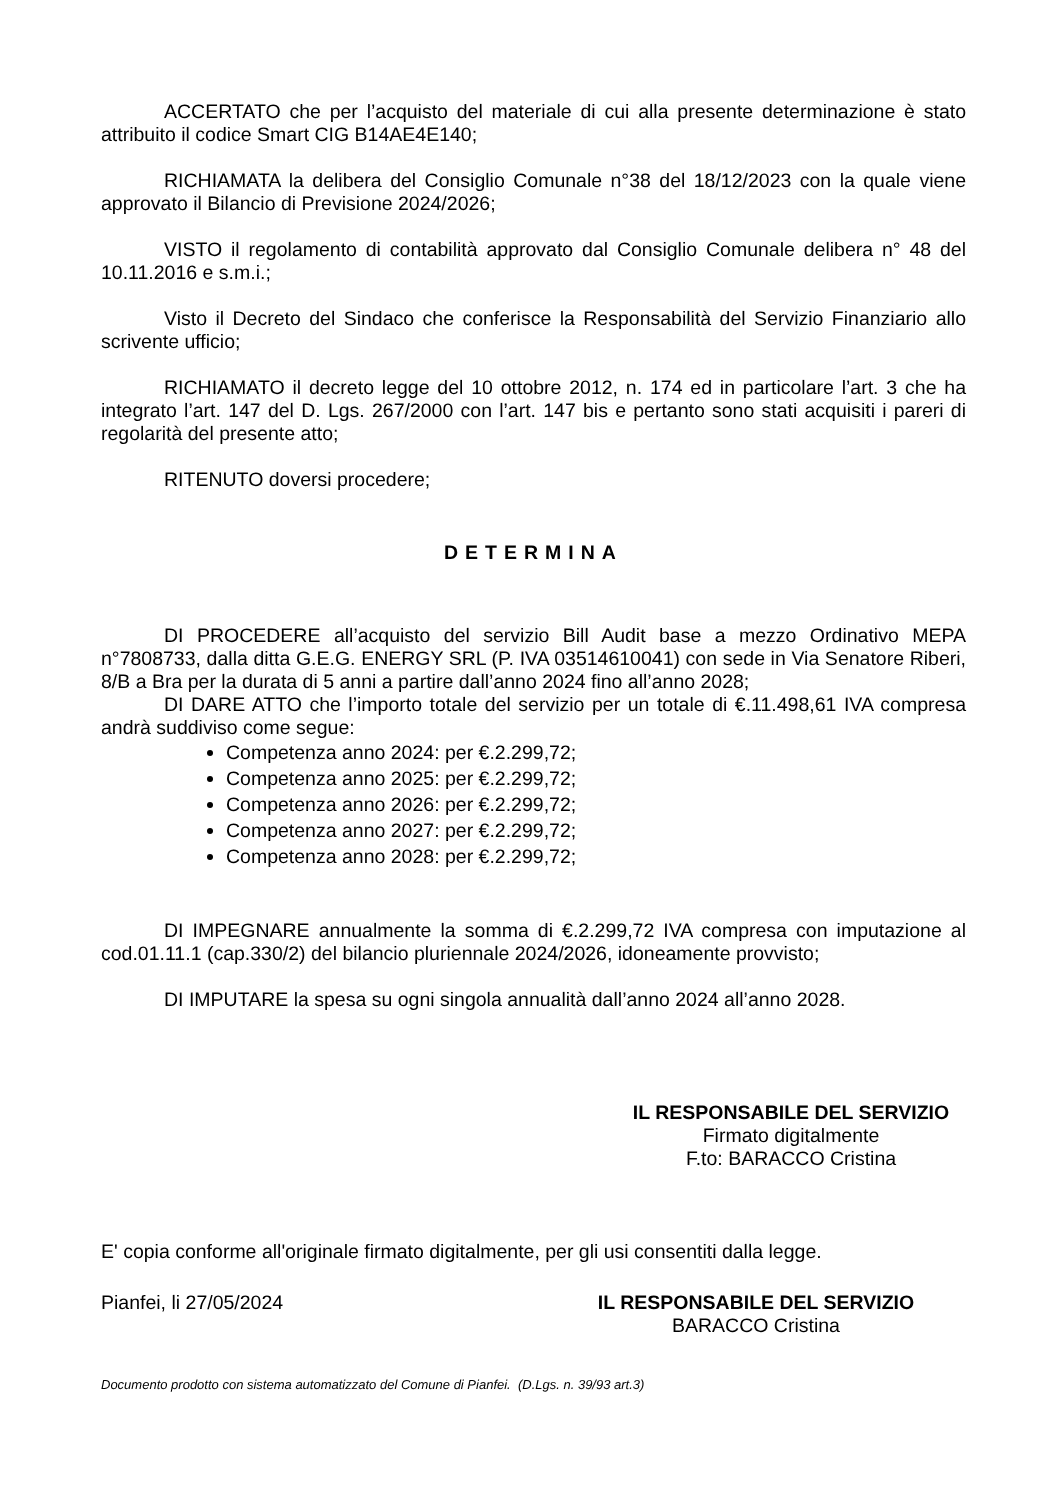ACCERTATO che per l’acquisto del materiale di cui alla presente determinazione è stato attribuito il codice Smart CIG B14AE4E140;
RICHIAMATA la delibera del Consiglio Comunale n°38 del 18/12/2023 con la quale viene approvato il Bilancio di Previsione 2024/2026;
VISTO il regolamento di contabilità approvato dal Consiglio Comunale delibera n° 48 del 10.11.2016 e s.m.i.;
Visto il Decreto del Sindaco che conferisce la Responsabilità del Servizio Finanziario allo scrivente ufficio;
RICHIAMATO il decreto legge del 10 ottobre 2012, n. 174 ed in particolare l’art. 3 che ha integrato l’art. 147 del D. Lgs. 267/2000 con l’art. 147 bis e pertanto sono stati acquisiti i pareri di regolarità del presente atto;
RITENUTO doversi procedere;
DETERMINA
DI PROCEDERE all’acquisto del servizio Bill Audit base a mezzo Ordinativo MEPA n°7808733, dalla ditta G.E.G. ENERGY SRL (P. IVA 03514610041) con sede in Via Senatore Riberi, 8/B a Bra per la durata di 5 anni a partire dall’anno 2024 fino all’anno 2028;
DI DARE ATTO che l’importo totale del servizio per un totale di €.11.498,61 IVA compresa andrà suddiviso come segue:
Competenza anno 2024: per €.2.299,72;
Competenza anno 2025: per €.2.299,72;
Competenza anno 2026: per €.2.299,72;
Competenza anno 2027: per €.2.299,72;
Competenza anno 2028: per €.2.299,72;
DI IMPEGNARE annualmente la somma di €.2.299,72 IVA compresa con imputazione al cod.01.11.1 (cap.330/2) del bilancio pluriennale 2024/2026, idoneamente provvisto;
DI IMPUTARE la spesa su ogni singola annualità dall’anno 2024 all’anno 2028.
IL RESPONSABILE DEL SERVIZIO
Firmato digitalmente
F.to: BARACCO Cristina
E' copia conforme all'originale firmato digitalmente, per gli usi consentiti dalla legge.
Pianfei, li 27/05/2024 IL RESPONSABILE DEL SERVIZIO
BARACCO Cristina
Documento prodotto con sistema automatizzato del Comune di Pianfei. (D.Lgs. n. 39/93 art.3)